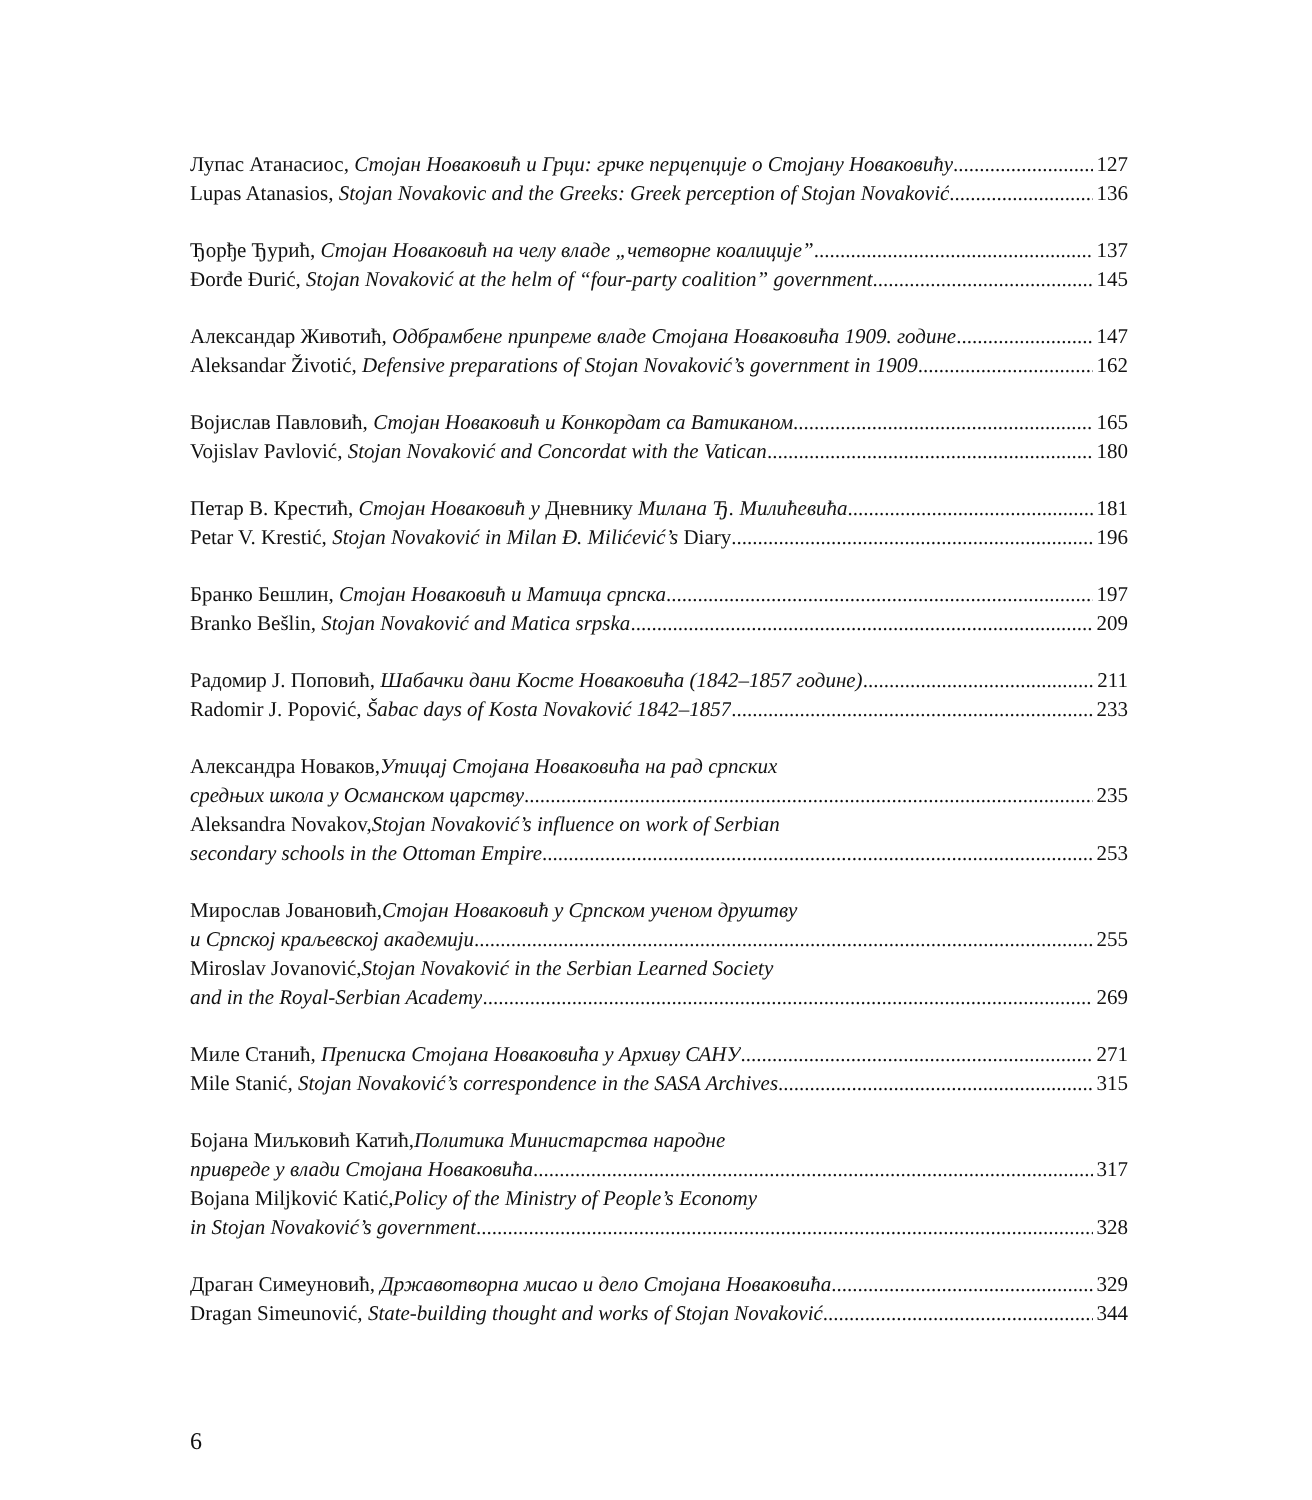Лупас Атанасиос, Стојан Новаковић и Грци: грчке перцепције о Стојану Новаковићу 127
Lupas Atanasios, Stojan Novakovic and the Greeks: Greek perception of Stojan Novaković 136
Ђорђе Ђурић, Стојан Новаковић на челу владе „четворне коалиције” 137
Đorđe Đurić, Stojan Novaković at the helm of “four-party coalition” government 145
Александар Животић, Одбрамбене припреме владе Стојана Новаковића 1909. године 147
Aleksandar Životić, Defensive preparations of Stojan Novaković’s government in 1909 162
Војислав Павловић, Стојан Новаковић и Конкордат са Ватиканом 165
Vojislav Pavlović, Stojan Novaković and Concordat with the Vatican 180
Петар В. Крестић, Стојан Новаковић у Дневнику Милана Ђ. Милићевића 181
Petar V. Krestić, Stojan Novaković in Milan Đ. Milićević’s Diary 196
Бранко Бешлин, Стојан Новаковић и Матица српска 197
Branko Bešlin, Stojan Novaković and Matica srpska 209
Радомир Ј. Поповић, Шабачки дани Косте Новаковића (1842–1857 године) 211
Radomir J. Popović, Šabac days of Kosta Novaković 1842–1857 233
Александра Новаков, Утицај Стојана Новаковића на рад српских
средњих школа у Османском царству 235
Aleksandra Novakov, Stojan Novaković’s influence on work of Serbian
secondary schools in the Ottoman Empire 253
Мирослав Јовановић, Стојан Новаковић у Српском ученом друштву
и Српској краљевској академији 255
Miroslav Jovanović, Stojan Novaković in the Serbian Learned Society
and in the Royal-Serbian Academy 269
Миле Станић, Преписка Стојана Новаковића у Архиву САНУ 271
Mile Stanić, Stojan Novaković’s correspondence in the SASA Archives 315
Бојана Миљковић Катић, Политика Министарства народне
привреде у влади Стојана Новаковића 317
Bojana Miljković Katić, Policy of the Ministry of People’s Economy
in Stojan Novaković’s government 328
Драган Симеуновић, Државотворна мисао и дело Стојана Новаковића 329
Dragan Simeunović, State-building thought and works of Stojan Novaković 344
6